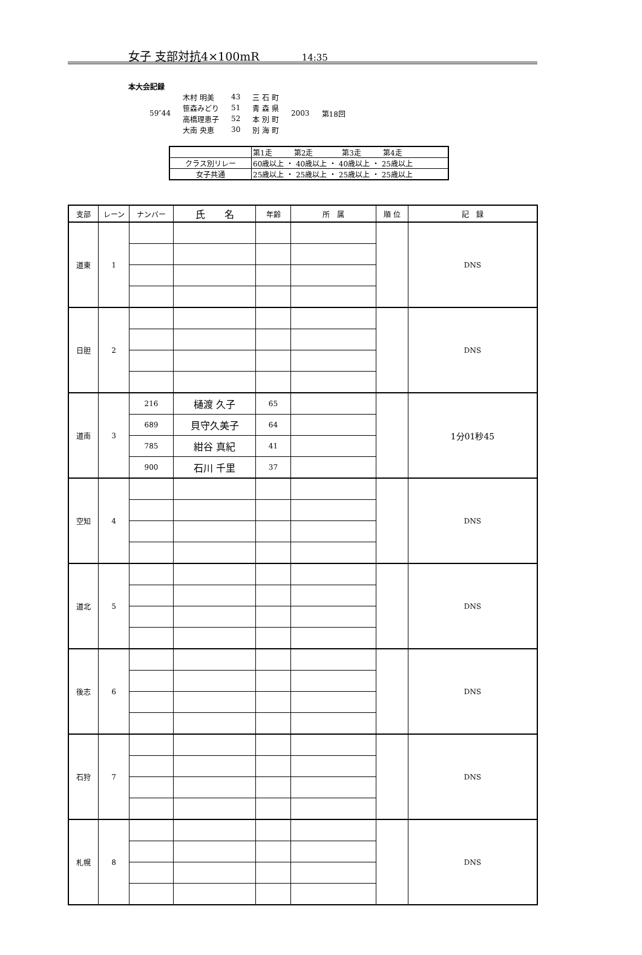女子 支部対抗4×100mR 14:35
本大会記録
| 59″44 | 木村 明美 | 43 | 三 石 町 | 2003 | 第18回 |
| | 笹森みどり | 51 | 青 森 県 | | |
| | 高橋理恵子 | 52 | 本 別 町 | | |
| | 大南 央恵 | 30 | 別 海 町 | | |
| | 第1走 第2走 第3走 第4走 |
| クラス別リレー | 60歳以上 ・ 40歳以上 ・ 40歳以上 ・ 25歳以上 |
| 女子共通 | 25歳以上 ・ 25歳以上 ・ 25歳以上 ・ 25歳以上 |
| 支部 | レーン | ナンバー | 氏 名 | 年齢 | 所 属 | 順 位 | 記 録 |
| --- | --- | --- | --- | --- | --- | --- | --- |
| 道東 | 1 | | | | | | DNS |
| 日胆 | 2 | | | | | | DNS |
| 道南 | 3 | 216 | 樋渡 久子 | 65 | | | 1分01秒45 |
| | | 689 | 貝守久美子 | 64 | | | |
| | | 785 | 紺谷 真紀 | 41 | | | |
| | | 900 | 石川 千里 | 37 | | | |
| 空知 | 4 | | | | | | DNS |
| 道北 | 5 | | | | | | DNS |
| 後志 | 6 | | | | | | DNS |
| 石狩 | 7 | | | | | | DNS |
| 札幌 | 8 | | | | | | DNS |